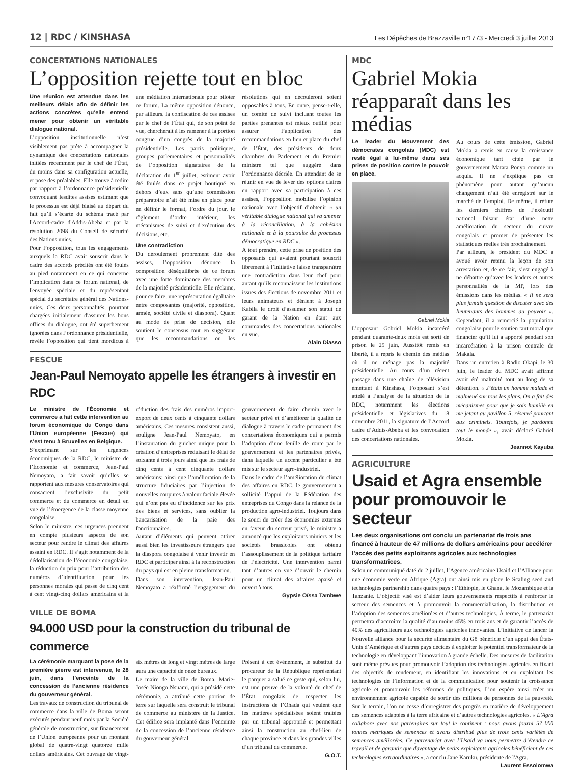12 | RDC / KINSHASA
Les Dépêches de Brazzaville n°1773 - Mercredi 3 juillet 2013
CONCERTATIONS NATIONALES
L’opposition rejette tout en bloc
Une réunion est attendue dans les meilleurs délais afin de définir les actions concrètes qu’elle entend mener pour obtenir un véritable dialogue national.
L’opposition institutionnelle n’est visiblement pas prête à accompagner la dynamique des concertations nationales initiées récemment par le chef de l’État, du moins dans sa configuration actuelle, et pose des préalables. Elle trouve à redire par rapport à l’ordonnance présidentielle convoquant lesdites assises estimant que le processus est déjà biaisé au départ du fait qu’il s’écarte du schéma tracé par l'Accord-cadre d'Addis-Abeba et par la résolution 2098 du Conseil de sécurité des Nations unies.
Pour l’opposition, tous les engagements auxquels la RDC avait souscrit dans le cadre des accords précités ont été foulés au pied notamment en ce qui concerne l’implication dans ce forum national, de l'envoyée spéciale et du représentant spécial du secrétaire général des Nations-unies. Ces deux personnalités, pourtant chargées initialement d'assurer les bons offices du dialogue, ont été superbement ignorées dans l’ordonnance présidentielle, révèle l’opposition qui tient mordicus à une médiation internationale pour piloter ce forum. La même opposition dénonce, par ailleurs, la confiscation de ces assises par le chef de l’État qui, de son point de vue, chercherait à les ramener à la portion congrue d’un congrès de la majorité présidentielle. Les partis politiques, groupes parlementaires et personnalités de l’opposition signataires de la déclaration du 1<sup>er</sup> juillet, estiment avoir été foulés dans ce projet boutiqué en dehors d’eux sans qu’une commission préparatoire n’ait été mise en place pour en définir le format, l’ordre du jour, le règlement d’ordre intérieur, les mécanismes de suivi et d'exécution des décisions, etc.
Une contradiction
Du déroulement proprement dite des assises, l’opposition dénonce la composition déséquilibrée de ce forum avec une forte dominance des membres de la majorité présidentielle. Elle réclame, pour ce faire, une représentation égalitaire entre composantes (majorité, opposition, armée, société civile et diaspora). Quant au mode de prise de décision, elle soutient le consensus tout en suggérant que les recommandations ou les résolutions qui en découleront soient opposables à tous. En outre, pense-t-elle, un comité de suivi incluant toutes les parties prenantes est mieux outillé pour assurer l’application des recommandations en lieu et place du chef de l’État, des présidents de deux chambres du Parlement et du Premier ministre tel que suggéré dans l’ordonnance décriée. En attendant de se réunir en vue de lever des options claires en rapport avec sa participation à ces assises, l’opposition mobilise l’opinion nationale avec l’objectif d’obtenir « un véritable dialogue national qui va amener à la réconciliation, à la cohésion nationale et à la poursuite du processus démocratique en RDC ».
À tout prendre, cette prise de position des opposants qui avaient pourtant souscrit librement à l’initiative laisse transparaître une contradiction dans leur chef pour autant qu’ils reconnaissent les institutions issues des élections de novembre 2011 et leurs animateurs et dénient à Joseph Kabila le droit d’assumer son statut de garant de la Nation en étant aux commandes des concertations nationales en vue.
Alain Diasso
FESCUE
Jean-Paul Nemoyato appelle les étrangers à investir en RDC
Le ministre de l’Économie et commerce a fait cette intervention au forum économique du Congo dans l’Union européenne (Fescue) qui s’est tenu à Bruxelles en Belgique.
S’exprimant sur les urgences économiques de la RDC, le ministre de l’Économie et commerce, Jean-Paul Nemoyato, a fait savoir qu’elles se rapportent aux mesures conservatoires qui consacrent l’exclusivité du petit commerce et du commerce en détail en vue de l’émergence de la classe moyenne congolaise.
Selon le ministre, ces urgences prennent en compte plusieurs aspects de son secteur pour rendre le climat des affaires assaini en RDC. Il s’agit notamment de la dédollarisation de l’économie congolaise, la réduction du prix pour l’attribution des numéros d’identification pour les personnes morales qui passe de cinq cent à cent vingt-cinq dollars américains et la réduction des frais des numéros import-export de deux cents à cinquante dollars américains. Ces mesures consistent aussi, souligne Jean-Paul Nemoyato, en l’instauration du guichet unique pour la création d’entreprises réduisant le délai de soixante à trois jours ainsi que les frais de cinq cents à cent cinquante dollars américains; ainsi que l’amélioration de la structure fiduciaires par l’injection de nouvelles coupures à valeur faciale élevée qui n’ont pas eu d’incidence sur les prix des biens et services, sans oublier la bancarisation de la paie des fonctionnaires.
Autant d’éléments qui peuvent attirer aussi bien les investisseurs étrangers que la diaspora congolaise à venir investir en RDC et participer ainsi à la reconstruction du pays qui est en pleine transformation.
Dans son intervention, Jean-Paul Nemoyato a réaffirmé l’engagement du gouvernement de faire chemin avec le secteur privé et d’améliorer la qualité de dialogue à travers le cadre permanent des concertations économiques qui a permis l’adoption d’une feuille de route par le gouvernement et les partenaires privés, dans laquelle un accent particulier a été mis sur le secteur agro-industriel.
Dans le cadre de l’amélioration du climat des affaires en RDC, le gouvernement a sollicité l’appui de la Fédération des entreprises du Congo dans la relance de la production agro-industriel. Toujours dans le souci de créer des économies externes en faveur du secteur privé, le ministre a annoncé que les exploitants miniers et les sociétés brassicoles ont obtenu l’assouplissement de la politique tarifaire de l’électricité. Une intervention parmi tant d’autres en vue d’ouvrir le chemin pour un climat des affaires apaisé et ouvert à tous.
Gypsie Oïssa Tambwe
VILLE DE BOMA
94.000 USD pour la construction du tribunal de commerce
La cérémonie marquant la pose de la première pierre est intervenue, le 28 juin, dans l’enceinte de la concession de l’ancienne résidence du gouverneur général.
Les travaux de construction du tribunal de commerce dans la ville de Boma seront exécutés pendant neuf mois par la Société générale de construction, sur financement de l’Union européenne pour un montant global de quatre-vingt quatorze mille dollars américains. Cet ouvrage de vingt-six mètres de long et vingt mètres de large aura une capacité de onze bureaux.
Le maire de la ville de Boma, Marie-Josée Niongo Nsuami, qui a présidé cette cérémonie, a attribué cette portion de terre sur laquelle sera construit le tribunal de commerce au ministère de la Justice. Cet édifice sera implanté dans l’enceinte de la concession de l’ancienne résidence du gouverneur général.
Présent à cet évènement, le substitut du procureur de la République représentant le parquet a salué ce geste qui, selon lui, est une preuve de la volonté du chef de l’État congolais de respecter les instructions de l’Ohada qui veulent que les matières spécialisées soient traitées par un tribunal approprié et permettant ainsi la construction au chef-lieu de chaque province et dans les grandes villes d’un tribunal de commerce.
G.O.T.
MDC
Gabriel Mokia réapparaît dans les médias
Le leader du Mouvement des démocrates congolais (MDC) est resté égal à lui-même dans ses prises de position contre le pouvoir en place.
Gabriel Mokia
L’opposant Gabriel Mokia incarcéré pendant quarante-deux mois est sorti de prison le 29 juin. Aussitôt remis en liberté, il a repris le chemin des médias où il ne ménage pas la majorité présidentielle. Au cours d’un récent passage dans une chaîne de télévision émettant à Kinshasa, l’opposant s’est attelé à l’analyse de la situation de la RDC, notamment les élections présidentielle et législatives du 18 novembre 2011, la signature de l’Accord cadre d’Addis-Abeba et les convocation des concertations nationales.
Au cours de cette émission, Gabriel Mokia a remis en cause la croissance économique tant citée par le gouvernement Matata Ponyo comme un acquis. Il ne s’explique pas ce phénomène pour autant qu’aucun changement n’ait été enregistré sur le marché de l’emploi. De même, il réfute les derniers chiffres de l’exécutif national faisant état d’une nette amélioration du secteur du cuivre congolais et promet de présenter les statistiques réelles très prochainement.
Par ailleurs, le président du MDC a avoué avoir retenu la leçon de son arrestation et, de ce fait, s’est engagé à ne débattre qu’avec les leaders et autres personnalités de la MP, lors des émissions dans les médias. « Il ne sera plus jamais question de discuter avec des lieutenants des hommes au pouvoir ». Cependant, il a remercié la population congolaise pour le soutien tant moral que financier qu’il lui a apporté pendant son incarcération à la prison centrale de Makala.
Dans un entretien à Radio Okapi, le 30 juin, le leader du MDC avait affirmé avoir été maltraité tout au long de sa détention. « J’étais un homme malade et malmené sur tous les plans. On a fait des mécanismes pour que je sois humilié en me jetant au pavillon 5, réservé pourtant aux criminels. Toutefois, je pardonne tout le monde », avait déclaré Gabriel Mokia.
Jeannot Kayuba
AGRICULTURE
Usaid et Agra ensemble pour promouvoir le secteur
Les deux organisations ont conclu un partenariat de trois ans financé à hauteur de 47 millions de dollars américains pour accélérer l’accès des petits exploitants agricoles aux technologies transformatrices.
Selon un communiqué daté du 2 juillet, l’Agence américaine Usaid et l’Alliance pour une économie verte en Afrique (Agra) ont ainsi mis en place le Scaling seed and technologies partnership dans quatre pays : l’Éthiopie, le Ghana, le Mozambique et la Tanzanie. L’objectif visé est d’aider leurs gouvernements respectifs à renforcer le secteur des semences et à promouvoir la commercialisation, la distribution et l’adoption des semences améliorées et d’autres technologies. À terme, le partenariat permettra d’accroître la qualité d’au moins 45% en trois ans et de garantir l’accès de 40% des agriculteurs aux technologies agricoles innovantes. L’initiative de lancer la Nouvelle alliance pour la sécurité alimentaire du G8 bénéficie d’un appui des États-Unis d’Amérique et d’autres pays décidés à exploiter le potentiel transformateur de la technologie en développant l’innovation à grande échelle. Des mesures de facilitation sont même prévues pour promouvoir l’adoption des technologies agricoles en fixant des objectifs de rendement, en identifiant les innovations et en exploitant les technologies de l’information et de la communication pour soutenir la croissance agricole et promouvoir les réformes de politiques. L’on espère ainsi créer un environnement agricole capable de sortir des millions de personnes de la pauvreté. Sur le terrain, l’on ne cesse d’enregistrer des progrès en matière de développement des semences adaptées à la terre africaine et d’autres technologies agricoles. « L’Agra collabore avec nos partenaires sur tout le continent : nous avons fourni 57 000 tonnes métriques de semences et avons distribué plus de trois cents variétés de semences améliorées. Ce partenariat avec l’Usaid va nous permettre d’étendre ce travail et de garantir que davantage de petits exploitants agricoles bénéficient de ces technologies extraordinaires », a conclu Jane Karuku, présidente de l'Agra.
Laurent Essolomwa